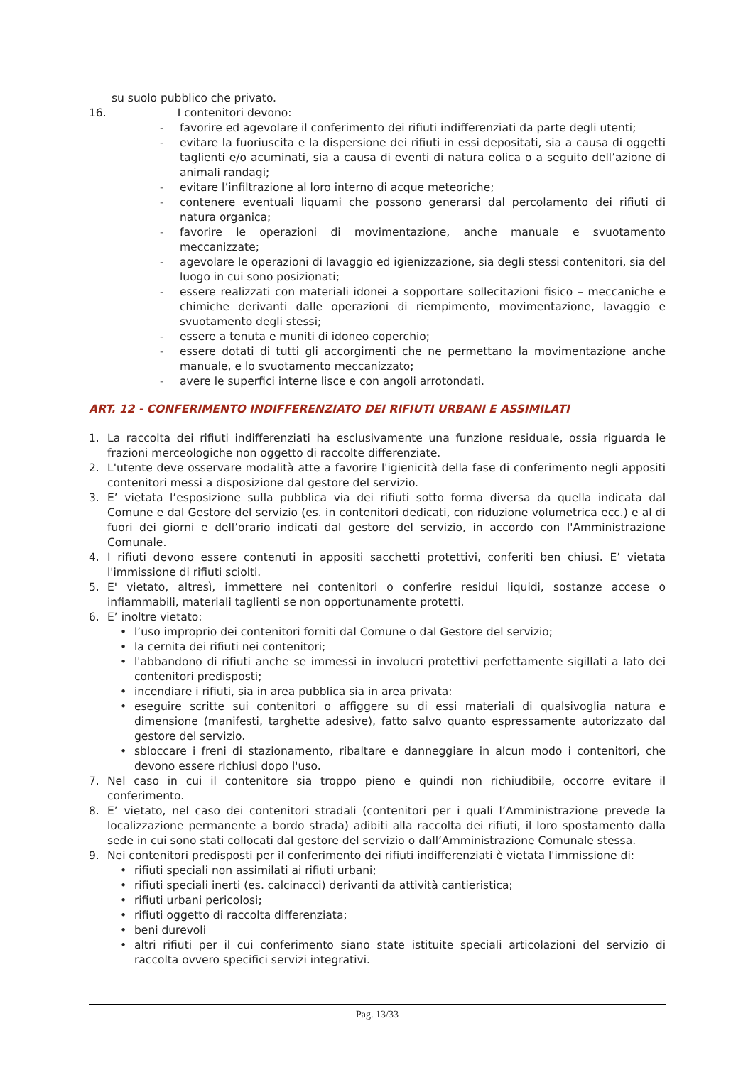su suolo pubblico che privato.
16. I contenitori devono:
- favorire ed agevolare il conferimento dei rifiuti indifferenziati da parte degli utenti;
- evitare la fuoriuscita e la dispersione dei rifiuti in essi depositati, sia a causa di oggetti taglienti e/o acuminati, sia a causa di eventi di natura eolica o a seguito dell’azione di animali randagi;
- evitare l’infiltrazione al loro interno di acque meteoriche;
- contenere eventuali liquami che possono generarsi dal percolamento dei rifiuti di natura organica;
- favorire le operazioni di movimentazione, anche manuale e svuotamento meccanizzate;
- agevolare le operazioni di lavaggio ed igienizzazione, sia degli stessi contenitori, sia del luogo in cui sono posizionati;
- essere realizzati con materiali idonei a sopportare sollecitazioni fisico – meccaniche e chimiche derivanti dalle operazioni di riempimento, movimentazione, lavaggio e svuotamento degli stessi;
- essere a tenuta e muniti di idoneo coperchio;
- essere dotati di tutti gli accorgimenti che ne permettano la movimentazione anche manuale, e lo svuotamento meccanizzato;
- avere le superfici interne lisce e con angoli arrotondati.
ART. 12 - CONFERIMENTO INDIFFERENZIATO DEI RIFIUTI URBANI E ASSIMILATI
1. La raccolta dei rifiuti indifferenziati ha esclusivamente una funzione residuale, ossia riguarda le frazioni merceologiche non oggetto di raccolte differenziate.
2. L'utente deve osservare modalità atte a favorire l'igienicità della fase di conferimento negli appositi contenitori messi a disposizione dal gestore del servizio.
3. E’ vietata l’esposizione sulla pubblica via dei rifiuti sotto forma diversa da quella indicata dal Comune e dal Gestore del servizio (es. in contenitori dedicati, con riduzione volumetrica ecc.) e al di fuori dei giorni e dell’orario indicati dal gestore del servizio, in accordo con l'Amministrazione Comunale.
4. I rifiuti devono essere contenuti in appositi sacchetti protettivi, conferiti ben chiusi. E’ vietata l'immissione di rifiuti sciolti.
5. E' vietato, altresì, immettere nei contenitori o conferire residui liquidi, sostanze accese o infiammabili, materiali taglienti se non opportunamente protetti.
6. E’ inoltre vietato:
• l’uso improprio dei contenitori forniti dal Comune o dal Gestore del servizio;
• la cernita dei rifiuti nei contenitori;
• l'abbandono di rifiuti anche se immessi in involucri protettivi perfettamente sigillati a lato dei contenitori predisposti;
• incendiare i rifiuti, sia in area pubblica sia in area privata:
• eseguire scritte sui contenitori o affiggere su di essi materiali di qualsivoglia natura e dimensione (manifesti, targhette adesive), fatto salvo quanto espressamente autorizzato dal gestore del servizio.
• sbloccare i freni di stazionamento, ribaltare e danneggiare in alcun modo i contenitori, che devono essere richiusi dopo l'uso.
7. Nel caso in cui il contenitore sia troppo pieno e quindi non richiudibile, occorre evitare il conferimento.
8. E’ vietato, nel caso dei contenitori stradali (contenitori per i quali l’Amministrazione prevede la localizzazione permanente a bordo strada) adibiti alla raccolta dei rifiuti, il loro spostamento dalla sede in cui sono stati collocati dal gestore del servizio o dall’Amministrazione Comunale stessa.
9. Nei contenitori predisposti per il conferimento dei rifiuti indifferenziati è vietata l'immissione di:
• rifiuti speciali non assimilati ai rifiuti urbani;
• rifiuti speciali inerti (es. calcinacci) derivanti da attività cantieristica;
• rifiuti urbani pericolosi;
• rifiuti oggetto di raccolta differenziata;
• beni durevoli
• altri rifiuti per il cui conferimento siano state istituite speciali articolazioni del servizio di raccolta ovvero specifici servizi integrativi.
Pag. 13/33